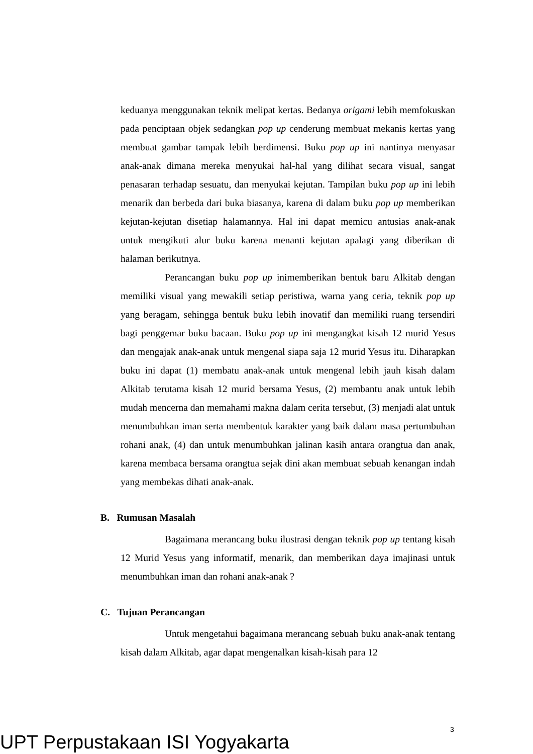keduanya menggunakan teknik melipat kertas. Bedanya origami lebih memfokuskan pada penciptaan objek sedangkan pop up cenderung membuat mekanis kertas yang membuat gambar tampak lebih berdimensi. Buku pop up ini nantinya menyasar anak-anak dimana mereka menyukai hal-hal yang dilihat secara visual, sangat penasaran terhadap sesuatu, dan menyukai kejutan. Tampilan buku pop up ini lebih menarik dan berbeda dari buka biasanya, karena di dalam buku pop up memberikan kejutan-kejutan disetiap halamannya. Hal ini dapat memicu antusias anak-anak untuk mengikuti alur buku karena menanti kejutan apalagi yang diberikan di halaman berikutnya.
Perancangan buku pop up inimemberikan bentuk baru Alkitab dengan memiliki visual yang mewakili setiap peristiwa, warna yang ceria, teknik pop up yang beragam, sehingga bentuk buku lebih inovatif dan memiliki ruang tersendiri bagi penggemar buku bacaan. Buku pop up ini mengangkat kisah 12 murid Yesus dan mengajak anak-anak untuk mengenal siapa saja 12 murid Yesus itu. Diharapkan buku ini dapat (1) membatu anak-anak untuk mengenal lebih jauh kisah dalam Alkitab terutama kisah 12 murid bersama Yesus, (2) membantu anak untuk lebih mudah mencerna dan memahami makna dalam cerita tersebut, (3) menjadi alat untuk menumbuhkan iman serta membentuk karakter yang baik dalam masa pertumbuhan rohani anak, (4) dan untuk menumbuhkan jalinan kasih antara orangtua dan anak, karena membaca bersama orangtua sejak dini akan membuat sebuah kenangan indah yang membekas dihati anak-anak.
B. Rumusan Masalah
Bagaimana merancang buku ilustrasi dengan teknik pop up tentang kisah 12 Murid Yesus yang informatif, menarik, dan memberikan daya imajinasi untuk menumbuhkan iman dan rohani anak-anak ?
C. Tujuan Perancangan
Untuk mengetahui bagaimana merancang sebuah buku anak-anak tentang kisah dalam Alkitab, agar dapat mengenalkan kisah-kisah para 12
3
UPT Perpustakaan ISI Yogyakarta